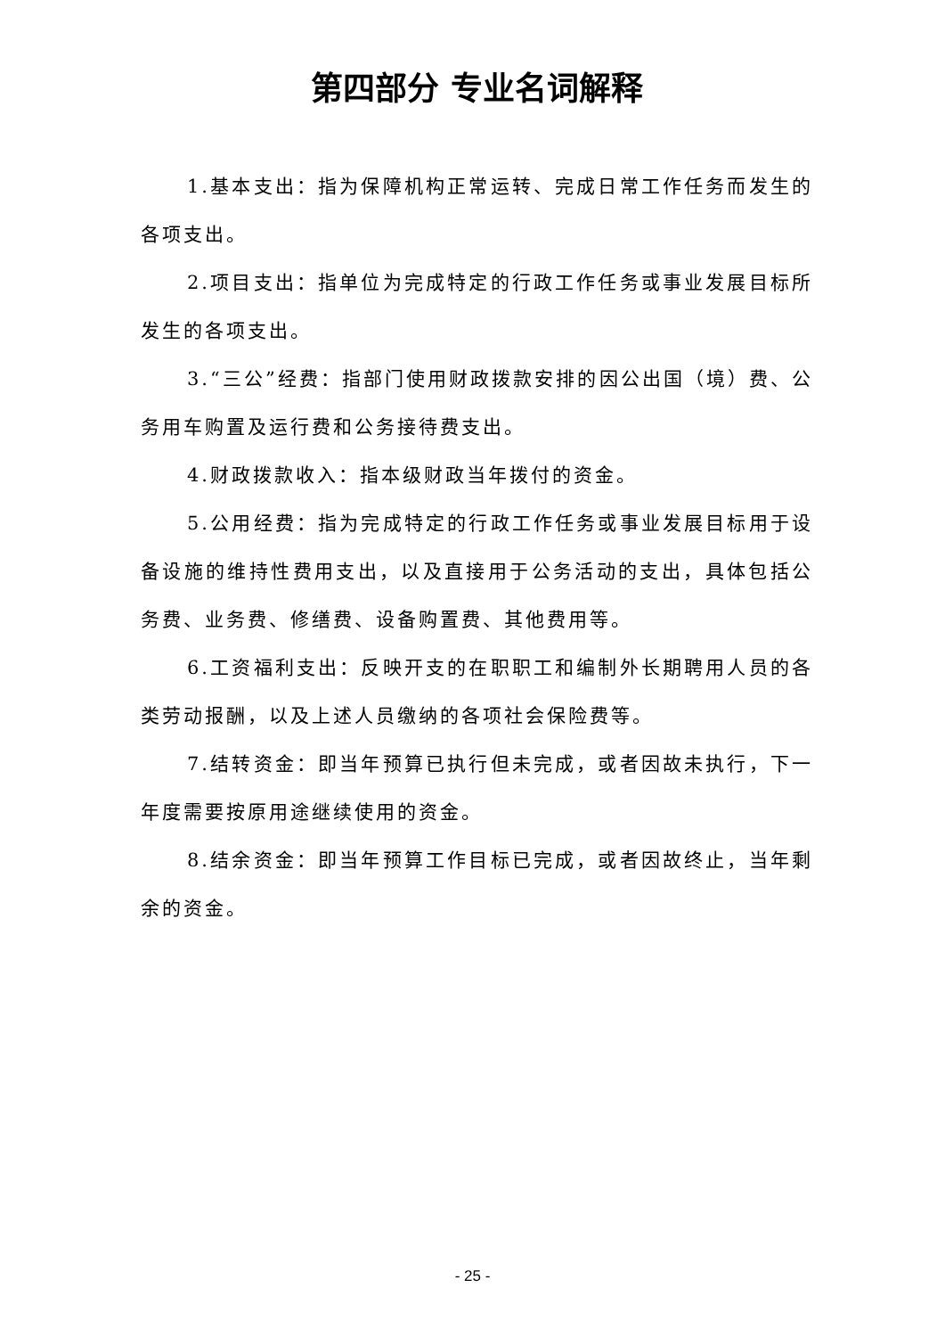第四部分 专业名词解释
1.基本支出：指为保障机构正常运转、完成日常工作任务而发生的各项支出。
2.项目支出：指单位为完成特定的行政工作任务或事业发展目标所发生的各项支出。
3.“三公”经费：指部门使用财政拨款安排的因公出国（境）费、公务用车购置及运行费和公务接待费支出。
4.财政拨款收入：指本级财政当年拨付的资金。
5.公用经费：指为完成特定的行政工作任务或事业发展目标用于设备设施的维持性费用支出，以及直接用于公务活动的支出，具体包括公务费、业务费、修缮费、设备购置费、其他费用等。
6.工资福利支出：反映开支的在职职工和编制外长期聘用人员的各类劳动报酬，以及上述人员缴纳的各项社会保险费等。
7.结转资金：即当年预算已执行但未完成，或者因故未执行，下一年度需要按原用途继续使用的资金。
8.结余资金：即当年预算工作目标已完成，或者因故终止，当年剩余的资金。
- 25 -